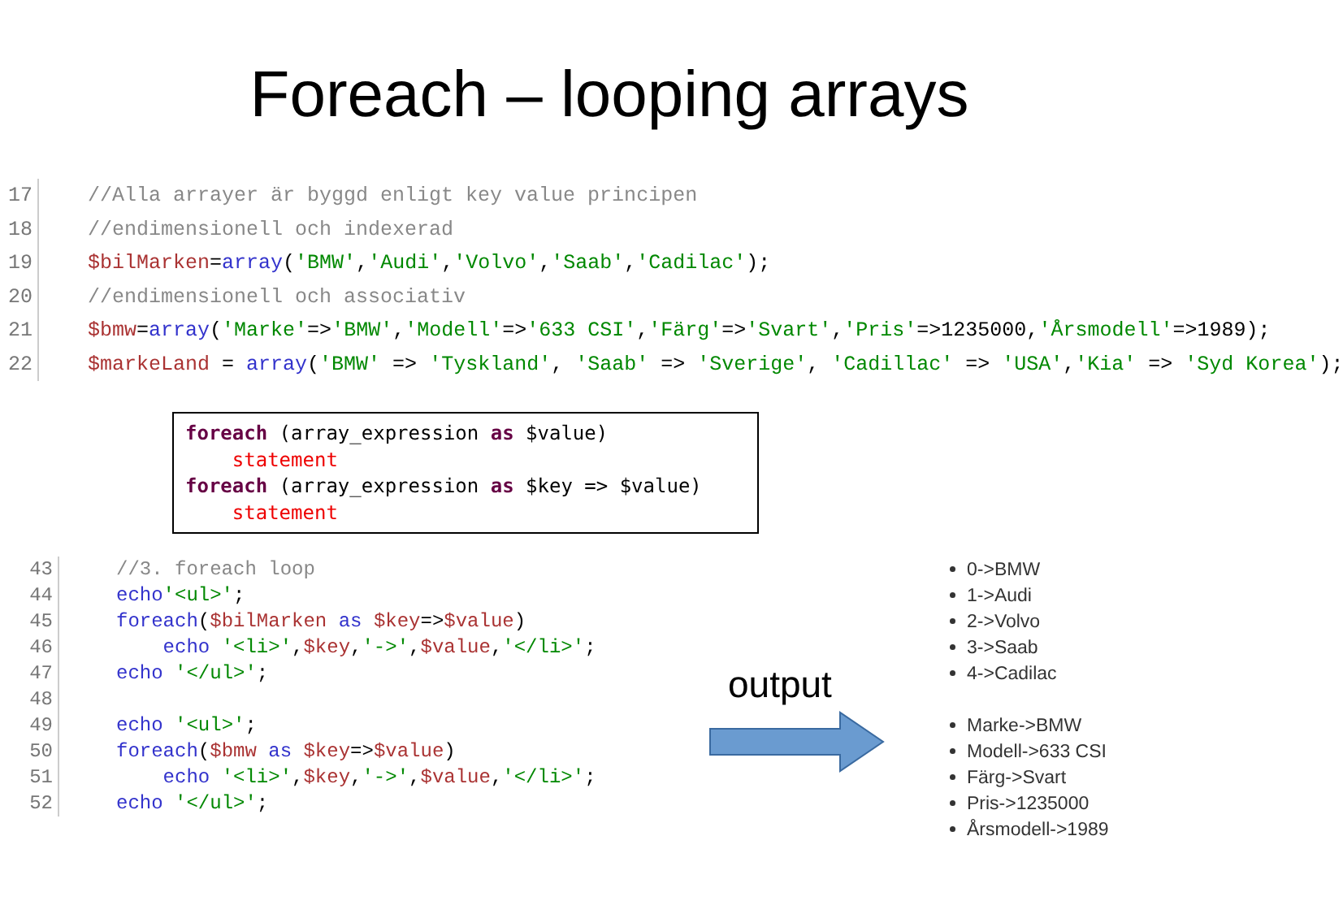Foreach – looping arrays
17
18
19
20
21
22
//Alla arrayer är byggd enligt key value principen //endimensionell och indexerad $bilMarken=array('BMW','Audi','Volvo','Saab','Cadilac'); //endimensionell och associativ $bmw=array('Marke'=>'BMW','Modell'=>'633 CSI','Färg'=>'Svart','Pris'=>1235000,'Årsmodell'=>1989); $markeLand = array('BMW' => 'Tyskland', 'Saab' => 'Sverige', 'Cadillac' => 'USA','Kia' => 'Syd Korea');
foreach (array_expression as $value) statement foreach (array_expression as $key => $value) statement
43
44
45
46
47
48
49
50
51
52
//3. foreach loop echo'<ul>'; foreach($bilMarken as $key=>$value) echo '<li>',$key,'->',$value,'</li>'; echo '</ul>'; echo '<ul>'; foreach($bmw as $key=>$value) echo '<li>',$key,'->',$value,'</li>'; echo '</ul>';
output
0->BMW
1->Audi
2->Volvo
3->Saab
4->Cadilac
Marke->BMW
Modell->633 CSI
Färg->Svart
Pris->1235000
Årsmodell->1989